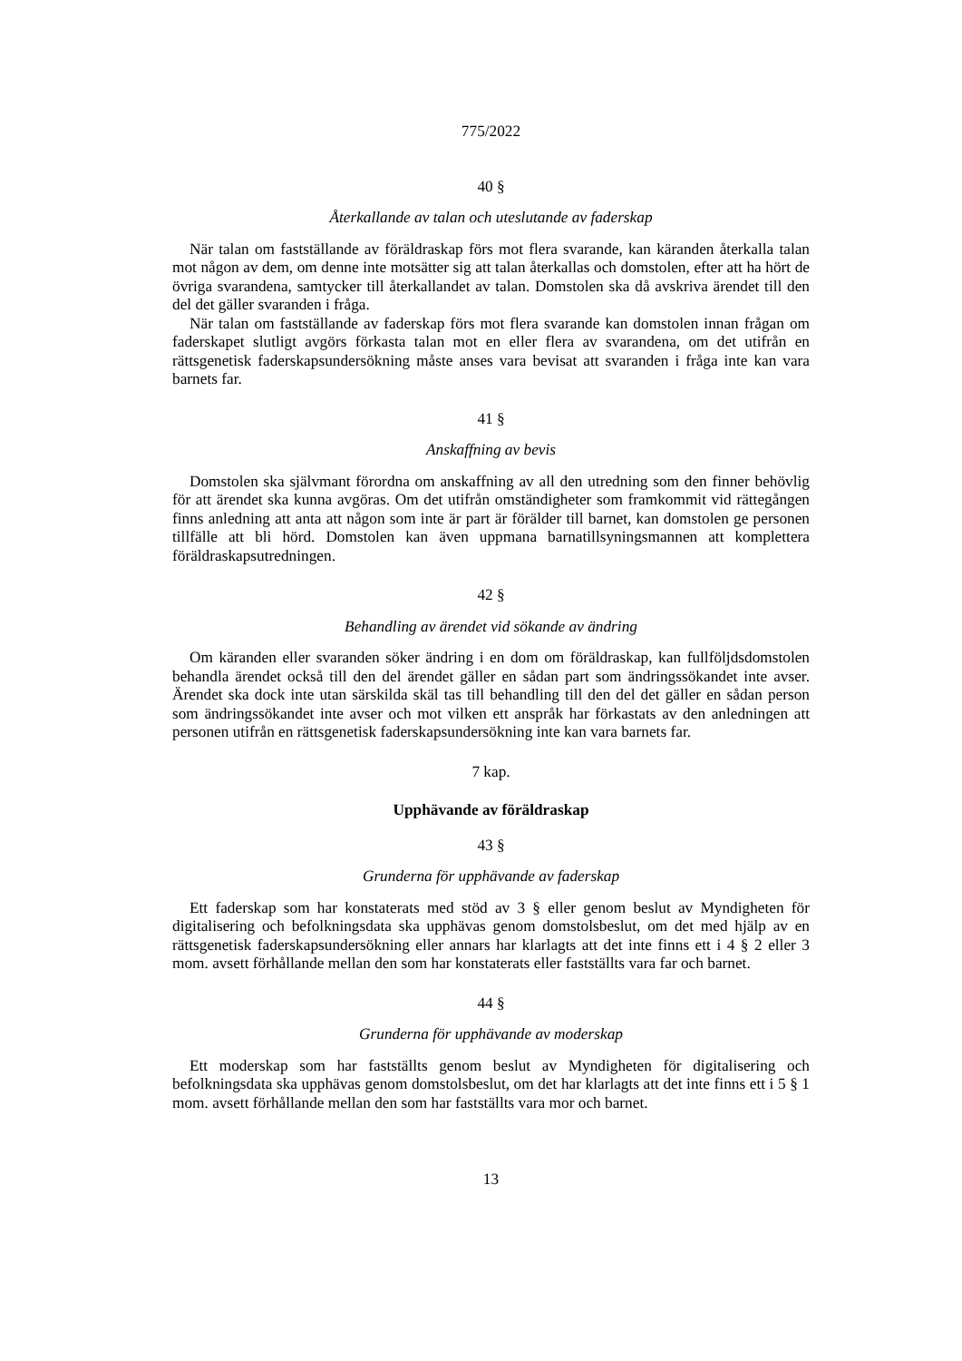775/2022
40 §
Återkallande av talan och uteslutande av faderskap
När talan om fastställande av föräldraskap förs mot flera svarande, kan käranden återkalla talan mot någon av dem, om denne inte motsätter sig att talan återkallas och domstolen, efter att ha hört de övriga svarandena, samtycker till återkallandet av talan. Domstolen ska då avskriva ärendet till den del det gäller svaranden i fråga.
När talan om fastställande av faderskap förs mot flera svarande kan domstolen innan frågan om faderskapet slutligt avgörs förkasta talan mot en eller flera av svarandena, om det utifrån en rättsgenetisk faderskapsundersökning måste anses vara bevisat att svaranden i fråga inte kan vara barnets far.
41 §
Anskaffning av bevis
Domstolen ska självmant förordna om anskaffning av all den utredning som den finner behövlig för att ärendet ska kunna avgöras. Om det utifrån omständigheter som framkommit vid rättegången finns anledning att anta att någon som inte är part är förälder till barnet, kan domstolen ge personen tillfälle att bli hörd. Domstolen kan även uppmana barnatillsyningsmannen att komplettera föräldraskapsutredningen.
42 §
Behandling av ärendet vid sökande av ändring
Om käranden eller svaranden söker ändring i en dom om föräldraskap, kan fullföljdsdomstolen behandla ärendet också till den del ärendet gäller en sådan part som ändringssökandet inte avser. Ärendet ska dock inte utan särskilda skäl tas till behandling till den del det gäller en sådan person som ändringssökandet inte avser och mot vilken ett anspråk har förkastats av den anledningen att personen utifrån en rättsgenetisk faderskapsundersökning inte kan vara barnets far.
7 kap.
Upphävande av föräldraskap
43 §
Grunderna för upphävande av faderskap
Ett faderskap som har konstaterats med stöd av 3 § eller genom beslut av Myndigheten för digitalisering och befolkningsdata ska upphävas genom domstolsbeslut, om det med hjälp av en rättsgenetisk faderskapsundersökning eller annars har klarlagts att det inte finns ett i 4 § 2 eller 3 mom. avsett förhållande mellan den som har konstaterats eller fastställts vara far och barnet.
44 §
Grunderna för upphävande av moderskap
Ett moderskap som har fastställts genom beslut av Myndigheten för digitalisering och befolkningsdata ska upphävas genom domstolsbeslut, om det har klarlagts att det inte finns ett i 5 § 1 mom. avsett förhållande mellan den som har fastställts vara mor och barnet.
13